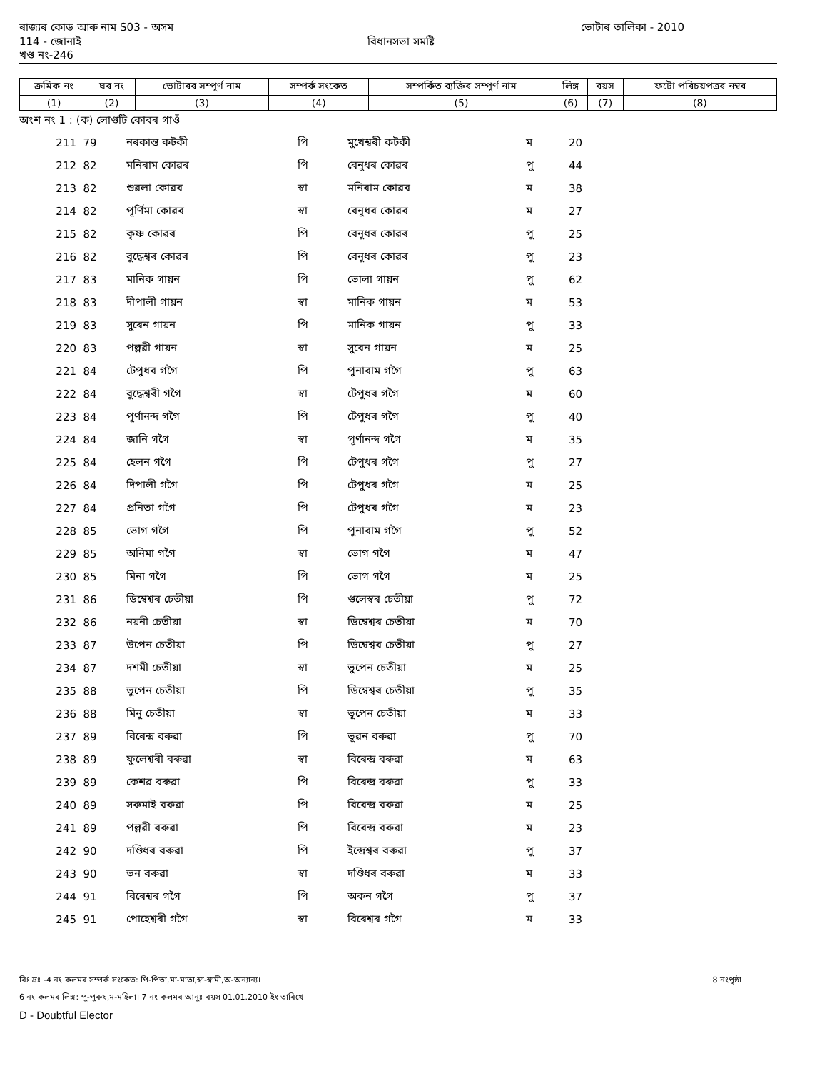ৰাজ্যৰ কোড আৰু নাম S03 - অসম ভোটাৰ তালিকা - 2010
114 - জোনাই বিধানসভা সমষ্টি
খণ্ড নং-246
| ক্রমিক নং | ঘৰ নং | ভোটাৰৰ সম্পূৰ্ণ নাম | সম্পৰ্ক সংকেত | সম্পৰ্কিত ব্যক্তিৰ সম্পূৰ্ণ নাম | লিঙ্গ | বয়স | ফটো পৰিচয়পত্ৰৰ নম্বৰ |
| --- | --- | --- | --- | --- | --- | --- | --- |
| (1) | (2) | (3) | (4) | (5) | (6) | (7) | (8) |
অংশ নং 1 : (ক) লোগুটি কোবৰ গাওঁ
| 211 | 79 | নৰকান্ত কটকী | পি | মুখেশ্বৰী কটকী | ম | 20 | |
| 212 | 82 | মনিৰাম কোৱৰ | পি | বেনুধৰ কোৱৰ | পু | 44 | |
| 213 | 82 | শুৱলা কোৱৰ | স্বা | মনিৰাম কোৱৰ | ম | 38 | |
| 214 | 82 | পূৰ্ণিমা কোৱৰ | স্বা | বেনুধৰ কোৱৰ | ম | 27 | |
| 215 | 82 | কৃষ্ণ কোৱৰ | পি | বেনুধৰ কোৱৰ | পু | 25 | |
| 216 | 82 | বুদ্ধেশ্বৰ কোৱৰ | পি | বেনুধৰ কোৱৰ | পু | 23 | |
| 217 | 83 | মানিক গায়ন | পি | ভোলা গায়ন | পু | 62 | |
| 218 | 83 | দীপালী গায়ন | স্বা | মানিক গায়ন | ম | 53 | |
| 219 | 83 | সুৰেন গায়ন | পি | মানিক গায়ন | পু | 33 | |
| 220 | 83 | পল্লৱী গায়ন | স্বা | সুৰেন গায়ন | ম | 25 | |
| 221 | 84 | টেপুধৰ গগৈ | পি | পুনাৰাম গগৈ | পু | 63 | |
| 222 | 84 | বুদ্ধেশ্বৰী গগৈ | স্বা | টেপুধৰ গগৈ | ম | 60 | |
| 223 | 84 | পূৰ্ণানন্দ গগৈ | পি | টেপুধৰ গগৈ | পু | 40 | |
| 224 | 84 | জানি গগৈ | স্বা | পূৰ্ণানন্দ গগৈ | ম | 35 | |
| 225 | 84 | হেলন গগৈ | পি | টেপুধৰ গগৈ | পু | 27 | |
| 226 | 84 | দিপালী গগৈ | পি | টেপুধৰ গগৈ | ম | 25 | |
| 227 | 84 | প্ৰনিতা গগৈ | পি | টেপুধৰ গগৈ | ম | 23 | |
| 228 | 85 | ভোগ গগৈ | পি | পুনাৰাম গগৈ | পু | 52 | |
| 229 | 85 | অনিমা গগৈ | স্বা | ভোগ গগৈ | ম | 47 | |
| 230 | 85 | মিনা গগৈ | পি | ভোগ গগৈ | ম | 25 | |
| 231 | 86 | ডিম্বেশ্বৰ চেতীয়া | পি | গুলেস্বৰ চেতীয়া | পু | 72 | |
| 232 | 86 | নয়নী চেতীয়া | স্বা | ডিম্বেশ্বৰ চেতীয়া | ম | 70 | |
| 233 | 87 | উপেন চেতীয়া | পি | ডিম্বেশ্বৰ চেতীয়া | পু | 27 | |
| 234 | 87 | দশমী চেতীয়া | স্বা | ভুপেন চেতীয়া | ম | 25 | |
| 235 | 88 | ভুপেন চেতীয়া | পি | ডিম্বেশ্বৰ চেতীয়া | পু | 35 | |
| 236 | 88 | মিনু চেতীয়া | স্বা | ভূপেন চেতীয়া | ম | 33 | |
| 237 | 89 | বিৰেন্দ্ৰ বৰুৱা | পি | ভূৱন বৰুৱা | পু | 70 | |
| 238 | 89 | ফুলেশ্বৰী বৰুৱা | স্বা | বিৰেন্দ্ৰ বৰুৱা | ম | 63 | |
| 239 | 89 | কেশৱ বৰুৱা | পি | বিৰেন্দ্ৰ বৰুৱা | পু | 33 | |
| 240 | 89 | সৰুমাই বৰুৱা | পি | বিৰেন্দ্ৰ বৰুৱা | ম | 25 | |
| 241 | 89 | পল্লৱী বৰুৱা | পি | বিৰেন্দ্ৰ বৰুৱা | ম | 23 | |
| 242 | 90 | দণ্ডিধৰ বৰুৱা | পি | ইন্দ্ৰেশ্বৰ বৰুৱা | পু | 37 | |
| 243 | 90 | ভন বৰুৱা | স্বা | দণ্ডিধৰ বৰুৱা | ম | 33 | |
| 244 | 91 | বিৰেশ্বৰ গগৈ | পি | অকন গগৈ | পু | 37 | |
| 245 | 91 | পোহেশ্বৰী গগৈ | স্বা | বিৰেশ্বৰ গগৈ | ম | 33 | |
বিঃ দ্রঃ -4 নং কলমৰ সম্পৰ্ক সংকেত: পি-পিতা,মা-মাতা,স্বা-স্বামী,অ-অন্যান্য। 8 নংপৃষ্ঠা
6 নং কলমৰ লিঙ্গ: পু-পুৰুষ,ম-মহিলা। 7 নং কলমৰ আনুঃ বয়স 01.01.2010 ইং তাৰিখে
D - Doubtful Elector